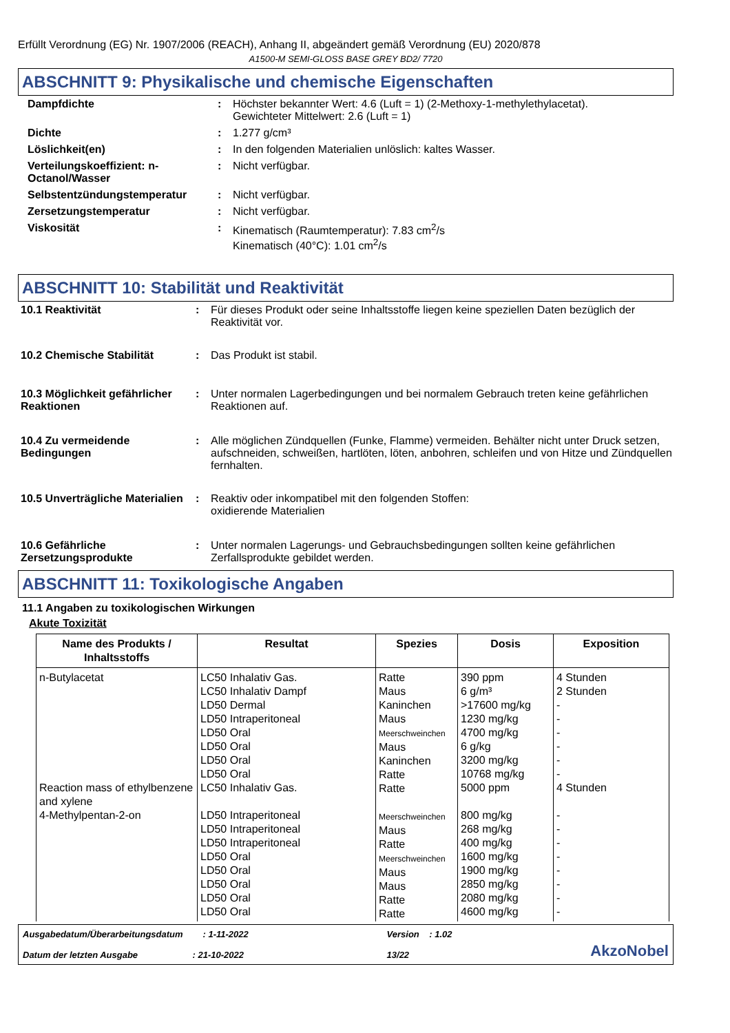Erfüllt Verordnung (EG) Nr. 1907/2006 (REACH), Anhang II, abgeändert gemäß Verordnung (EU) 2020/878
A1500-M SEMI-GLOSS BASE GREY BD2/ 7720
ABSCHNITT 9: Physikalische und chemische Eigenschaften
| Dampfdichte | : | Höchster bekannter Wert: 4.6 (Luft = 1) (2-Methoxy-1-methylethylacetat). Gewichteter Mittelwert: 2.6 (Luft = 1) |
| Dichte | : | 1.277 g/cm³ |
| Löslichkeit(en) | : | In den folgenden Materialien unlöslich: kaltes Wasser. |
| Verteilungskoeffizient: n-Octanol/Wasser | : | Nicht verfügbar. |
| Selbstentzündungstemperatur | : | Nicht verfügbar. |
| Zersetzungstemperatur | : | Nicht verfügbar. |
| Viskosität | : | Kinematisch (Raumtemperatur): 7.83 cm<sup>2</sup>/s Kinematisch (40°C): 1.01 cm<sup>2</sup>/s |
ABSCHNITT 10: Stabilität und Reaktivität
| 10.1 Reaktivität | : | Für dieses Produkt oder seine Inhaltsstoffe liegen keine speziellen Daten bezüglich der Reaktivität vor. |
| 10.2 Chemische Stabilität | : | Das Produkt ist stabil. |
| 10.3 Möglichkeit gefährlicher Reaktionen | : | Unter normalen Lagerbedingungen und bei normalem Gebrauch treten keine gefährlichen Reaktionen auf. |
| 10.4 Zu vermeidende Bedingungen | : | Alle möglichen Zündquellen (Funke, Flamme) vermeiden. Behälter nicht unter Druck setzen, aufschneiden, schweißen, hartlöten, löten, anbohren, schleifen und von Hitze und Zündquellen fernhalten. |
| 10.5 Unverträgliche Materialien | : | Reaktiv oder inkompatibel mit den folgenden Stoffen: oxidierende Materialien |
| 10.6 Gefährliche Zersetzungsprodukte | : | Unter normalen Lagerungs- und Gebrauchsbedingungen sollten keine gefährlichen Zerfallsprodukte gebildet werden. |
ABSCHNITT 11: Toxikologische Angaben
11.1 Angaben zu toxikologischen Wirkungen
Akute Toxizität
| Name des Produkts / Inhaltsstoffs | Resultat | Spezies | Dosis | Exposition |
| --- | --- | --- | --- | --- |
| n-Butylacetat Reaction mass of ethylbenzene and xylene 4-Methylpentan-2-on | LC50 Inhalativ Gas. LC50 Inhalativ Dampf LD50 Dermal LD50 Intraperitoneal LD50 Oral LD50 Oral LD50 Oral LD50 Oral LC50 Inhalativ Gas. LD50 Intraperitoneal LD50 Intraperitoneal LD50 Intraperitoneal LD50 Oral LD50 Oral LD50 Oral LD50 Oral LD50 Oral | Ratte Maus Kaninchen Maus Meerschweinchen Maus Kaninchen Ratte Ratte Meerschweinchen Maus Ratte Meerschweinchen Maus Maus Ratte Ratte | 390 ppm 6 g/m³ >17600 mg/kg 1230 mg/kg 4700 mg/kg 6 g/kg 3200 mg/kg 10768 mg/kg 5000 ppm 800 mg/kg 268 mg/kg 400 mg/kg 1600 mg/kg 1900 mg/kg 2850 mg/kg 2080 mg/kg 4600 mg/kg | 4 Stunden 2 Stunden - - - - - - 4 Stunden - - - - - - - - |
Ausgabedatum/Überarbeitungsdatum : 1-11-2022
Datum der letzten Ausgabe : 21-10-2022
Version : 1.02
13/22
AkzoNobel